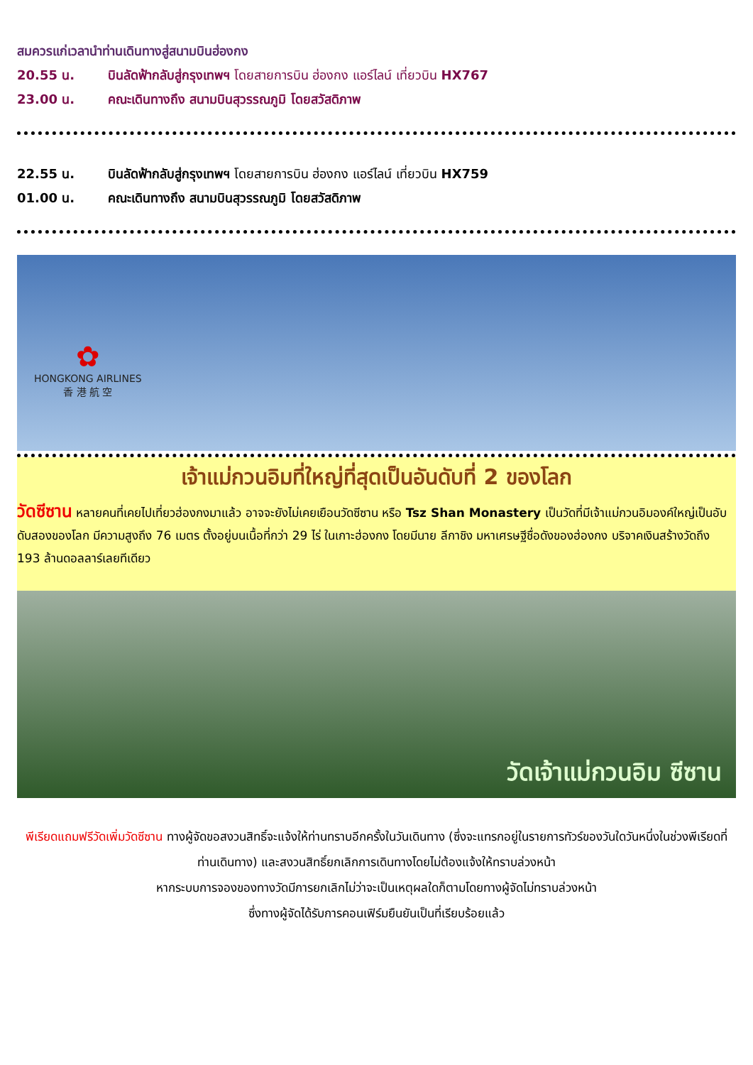สมควรแก่เวลานำท่านเดินทางสู่สนามบินฮ่องกง
20.55 น. บินลัดฟ้ากลับสู่กรุงเทพฯ โดยสายการบิน ฮ่องกง แอร์ไลน์ เที่ยวบิน HX767
23.00 น. คณะเดินทางถึง สนามบินสุวรรณภูมิ โดยสวัสดิภาพ
22.55 น. บินลัดฟ้ากลับสู่กรุงเทพฯ โดยสายการบิน ฮ่องกง แอร์ไลน์ เที่ยวบิน HX759
01.00 น. คณะเดินทางถึง สนามบินสุวรรณภูมิ โดยสวัสดิภาพ
✿
HONGKONG AIRLINES
香 港 航 空
เจ้าแม่กวนอิมที่ใหญ่ที่สุดเป็นอันดับที่ 2 ของโลก
วัดซีซาน หลายคนที่เคยไปเที่ยวฮ่องกงมาแล้ว อาจจะยังไม่เคยเยือนวัดซีซาน หรือ Tsz Shan Monastery เป็นวัดที่มีเจ้าแม่กวนอิมองค์ใหญ่เป็นอับดับสองของโลก มีความสูงถึง 76 เมตร ตั้งอยู่บนเนื้อที่กว่า 29 ไร่ ในเกาะฮ่องกง โดยมีนาย ลีกาชิง มหาเศรษฐีชื่อดังของฮ่องกง บริจาคเงินสร้างวัดถึง 193 ล้านดอลลาร์เลยทีเดียว
วัดเจ้าแม่กวนอิม ซีซาน
พีเรียดแถมฟรีวัดเพิ่มวัดซีซาน ทางผู้จัดขอสงวนสิทธิ์จะแจ้งให้ท่านทราบอีกครั้งในวันเดินทาง (ซึ่งจะแทรกอยู่ในรายการทัวร์ของวันใดวันหนึ่งในช่วงพีเรียดที่ท่านเดินทาง) และสงวนสิทธิ์ยกเลิกการเดินทางโดยไม่ต้องแจ้งให้ทราบล่วงหน้า
หากระบบการจองของทางวัดมีการยกเลิกไม่ว่าจะเป็นเหตุผลใดก็ตามโดยทางผู้จัดไม่ทราบล่วงหน้า
ซึ่งทางผู้จัดได้รับการคอนเฟิร์มยืนยันเป็นที่เรียบร้อยแล้ว